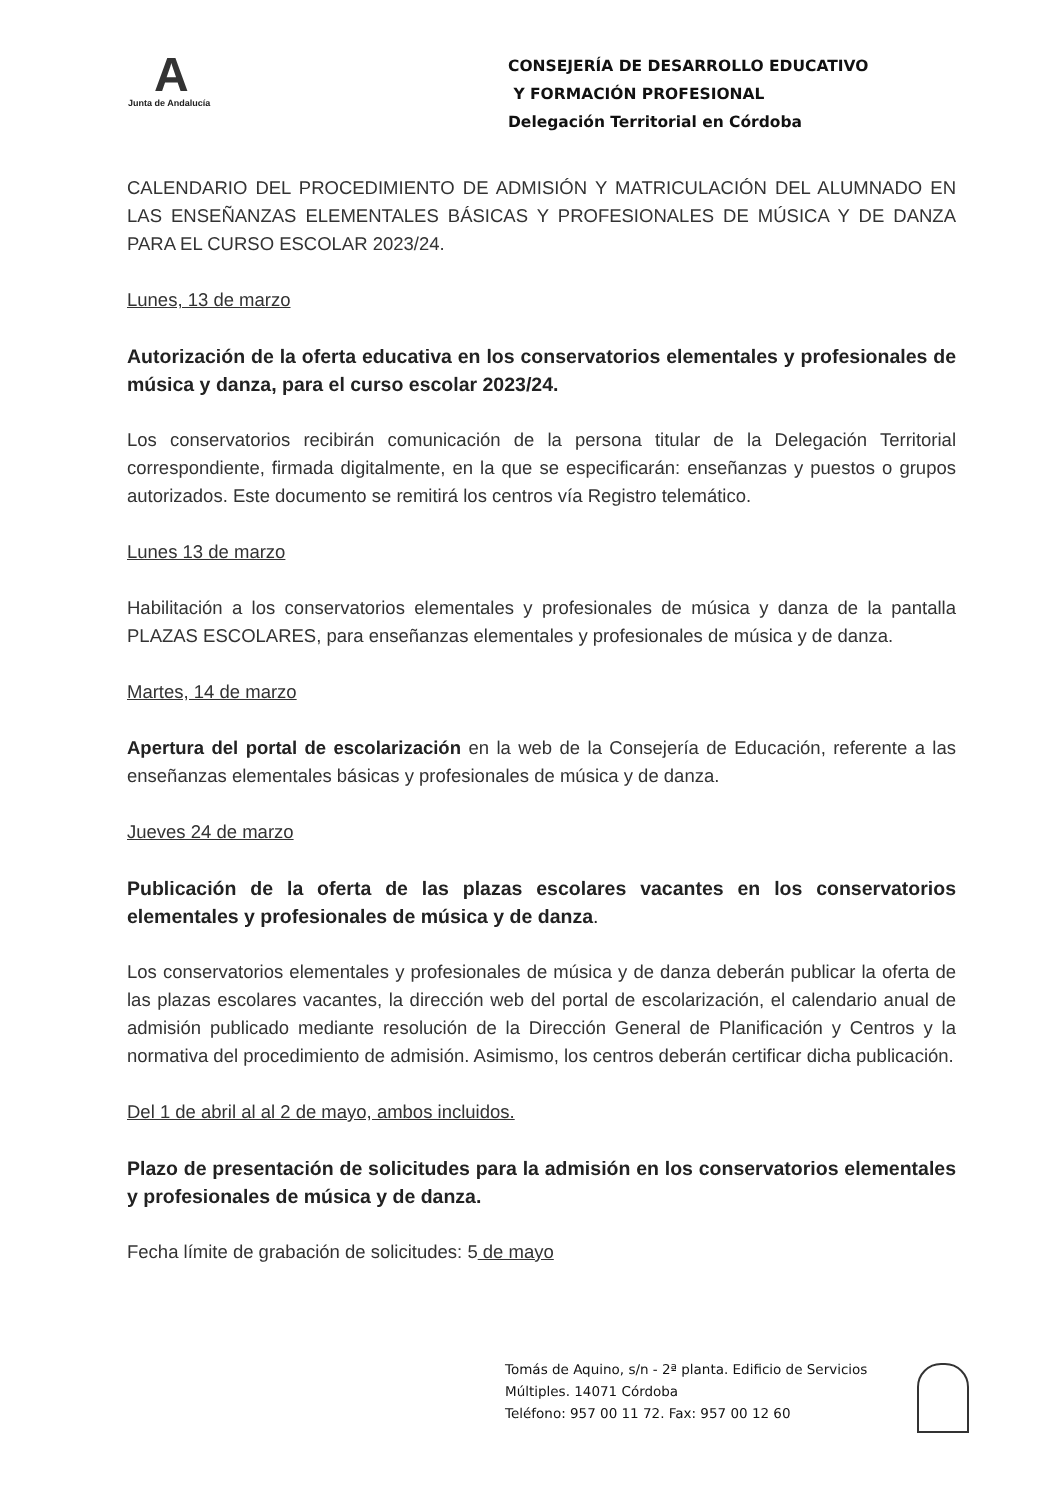A
Junta de Andalucía
CONSEJERÍA DE DESARROLLO EDUCATIVO
Y FORMACIÓN PROFESIONAL
Delegación Territorial en Córdoba
CALENDARIO DEL PROCEDIMIENTO DE ADMISIÓN Y MATRICULACIÓN DEL ALUMNADO EN LAS ENSEÑANZAS ELEMENTALES BÁSICAS Y PROFESIONALES DE MÚSICA Y DE DANZA PARA EL CURSO ESCOLAR 2023/24.
Lunes, 13 de marzo
Autorización de la oferta educativa en los conservatorios elementales y profesionales de música y danza, para el curso escolar 2023/24.
Los conservatorios recibirán comunicación de la persona titular de la Delegación Territorial correspondiente, firmada digitalmente, en la que se especificarán: enseñanzas y puestos o grupos autorizados. Este documento se remitirá los centros vía Registro telemático.
Lunes 13 de marzo
Habilitación a los conservatorios elementales y profesionales de música y danza de la pantalla PLAZAS ESCOLARES, para enseñanzas elementales y profesionales de música y de danza.
Martes, 14 de marzo
Apertura del portal de escolarización en la web de la Consejería de Educación, referente a las enseñanzas elementales básicas y profesionales de música y de danza.
Jueves 24 de marzo
Publicación de la oferta de las plazas escolares vacantes en los conservatorios elementales y profesionales de música y de danza.
Los conservatorios elementales y profesionales de música y de danza deberán publicar la oferta de las plazas escolares vacantes, la dirección web del portal de escolarización, el calendario anual de admisión publicado mediante resolución de la Dirección General de Planificación y Centros y la normativa del procedimiento de admisión. Asimismo, los centros deberán certificar dicha publicación.
Del 1 de abril al al 2 de mayo, ambos incluidos.
Plazo de presentación de solicitudes para la admisión en los conservatorios elementales y profesionales de música y de danza.
Fecha límite de grabación de solicitudes: 5 de mayo
Tomás de Aquino, s/n - 2ª planta. Edificio de Servicios
Múltiples. 14071 Córdoba
Teléfono: 957 00 11 72. Fax: 957 00 12 60